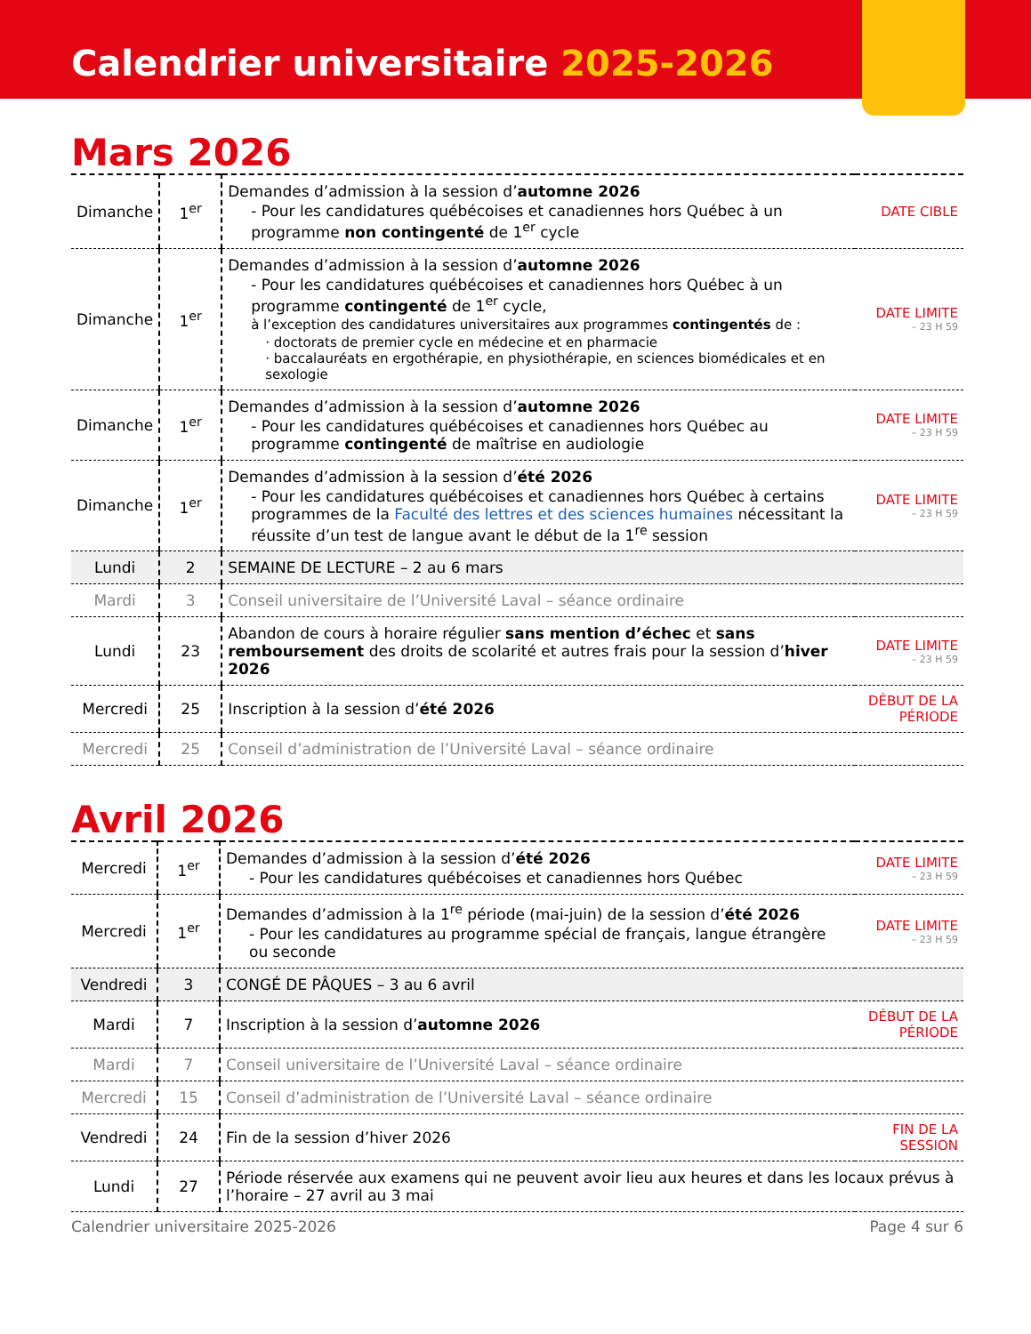Calendrier universitaire 2025-2026
Mars 2026
| Dimanche | 1<sup>er</sup> | Demandes d’admission à la session d’ automne 2026 - Pour les candidatures québécoises et canadiennes hors Québec à un programme non contingenté de 1<sup>er</sup> cycle | DATE CIBLE |
| Dimanche | 1<sup>er</sup> | Demandes d’admission à la session d’ automne 2026 - Pour les candidatures québécoises et canadiennes hors Québec à un programme contingenté de 1<sup>er</sup> cycle, à l’exception des candidatures universitaires aux programmes contingentés de : · doctorats de premier cycle en médecine et en pharmacie · baccalauréats en ergothérapie, en physiothérapie, en sciences biomédicales et en sexologie | DATE LIMITE – 23 H 59 |
| Dimanche | 1<sup>er</sup> | Demandes d’admission à la session d’ automne 2026 - Pour les candidatures québécoises et canadiennes hors Québec au programme contingenté de maîtrise en audiologie | DATE LIMITE – 23 H 59 |
| Dimanche | 1<sup>er</sup> | Demandes d’admission à la session d’ été 2026 - Pour les candidatures québécoises et canadiennes hors Québec à certains programmes de la Faculté des lettres et des sciences humaines nécessitant la réussite d’un test de langue avant le début de la 1<sup>re</sup> session | DATE LIMITE – 23 H 59 |
| Lundi | 2 | SEMAINE DE LECTURE – 2 au 6 mars | |
| Mardi | 3 | Conseil universitaire de l’Université Laval – séance ordinaire | |
| Lundi | 23 | Abandon de cours à horaire régulier sans mention d’échec et sans remboursement des droits de scolarité et autres frais pour la session d’ hiver 2026 | DATE LIMITE – 23 H 59 |
| Mercredi | 25 | Inscription à la session d’ été 2026 | DÉBUT DE LA PÉRIODE |
| Mercredi | 25 | Conseil d’administration de l’Université Laval – séance ordinaire | |
Avril 2026
| Mercredi | 1<sup>er</sup> | Demandes d’admission à la session d’ été 2026 - Pour les candidatures québécoises et canadiennes hors Québec | DATE LIMITE – 23 H 59 |
| Mercredi | 1<sup>er</sup> | Demandes d’admission à la 1<sup>re</sup> période (mai-juin) de la session d’ été 2026 - Pour les candidatures au programme spécial de français, langue étrangère ou seconde | DATE LIMITE – 23 H 59 |
| Vendredi | 3 | CONGÉ DE PÂQUES – 3 au 6 avril | |
| Mardi | 7 | Inscription à la session d’ automne 2026 | DÉBUT DE LA PÉRIODE |
| Mardi | 7 | Conseil universitaire de l’Université Laval – séance ordinaire | |
| Mercredi | 15 | Conseil d’administration de l’Université Laval – séance ordinaire | |
| Vendredi | 24 | Fin de la session d’hiver 2026 | FIN DE LA SESSION |
| Lundi | 27 | Période réservée aux examens qui ne peuvent avoir lieu aux heures et dans les locaux prévus à l’horaire – 27 avril au 3 mai | |
Calendrier universitaire 2025-2026 Page 4 sur 6